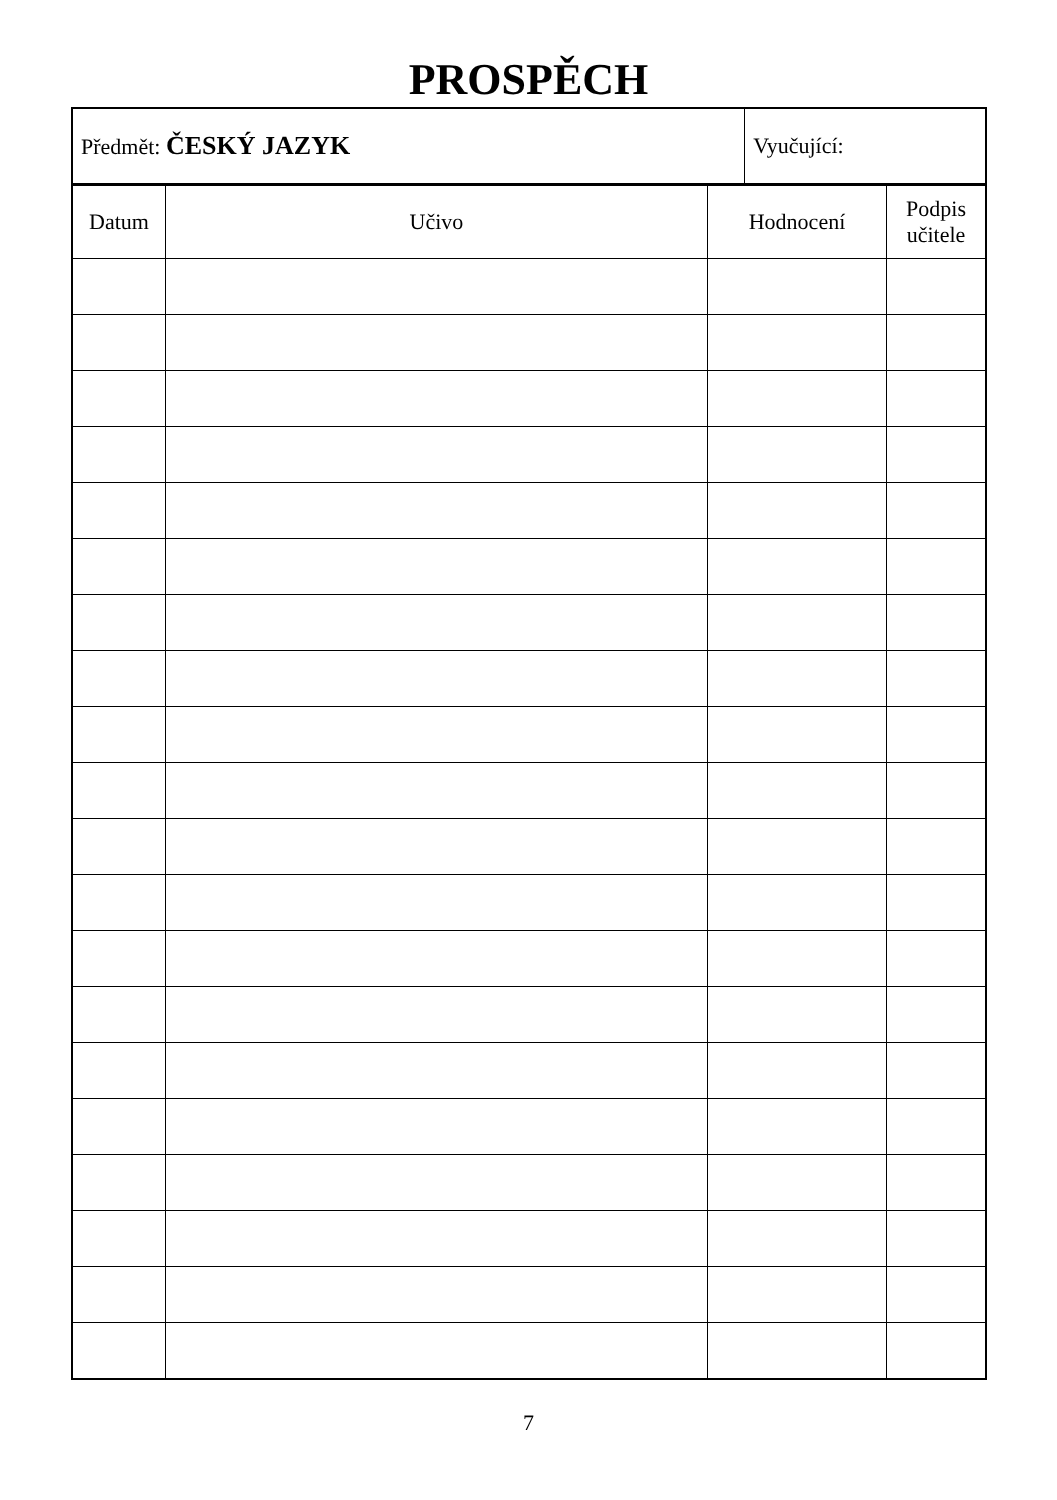PROSPĚCH
| Předmět: ČESKÝ JAZYK | Vyučující: |
| Datum | Učivo | Hodnocení | Podpis učitele |
| --- | --- | --- | --- |
7